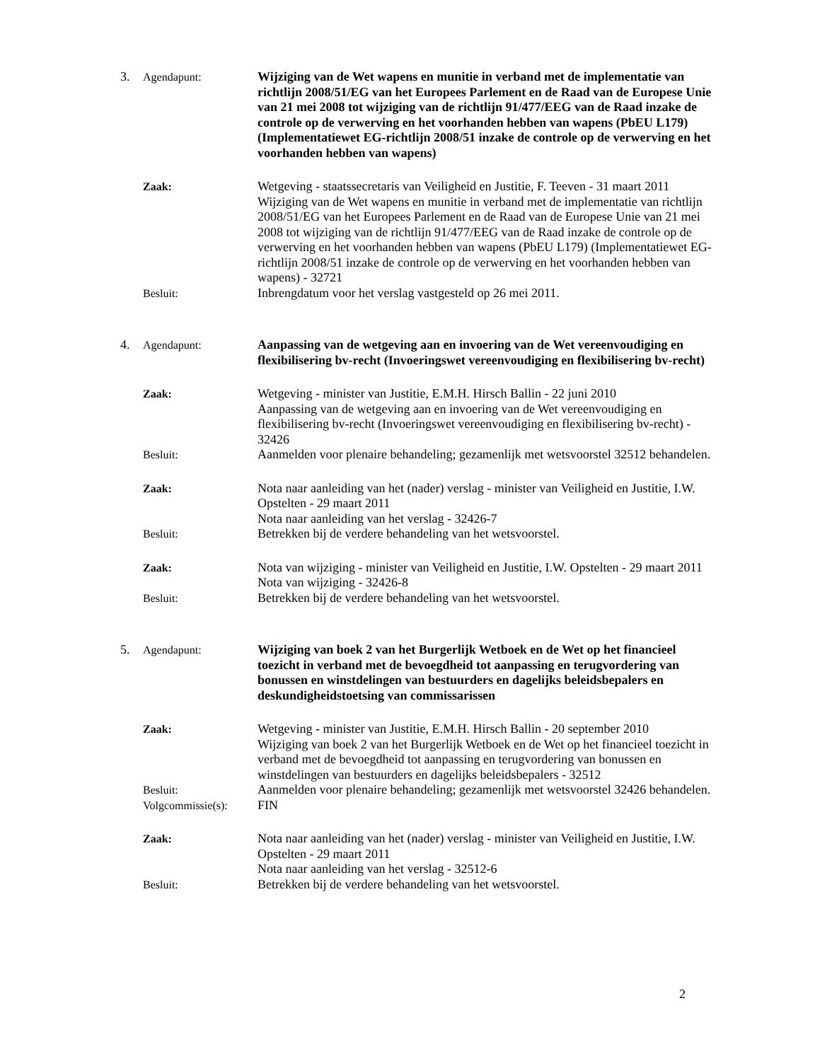3. Agendapunt: Wijziging van de Wet wapens en munitie in verband met de implementatie van richtlijn 2008/51/EG van het Europees Parlement en de Raad van de Europese Unie van 21 mei 2008 tot wijziging van de richtlijn 91/477/EEG van de Raad inzake de controle op de verwerving en het voorhanden hebben van wapens (PbEU L179) (Implementatiewet EG-richtlijn 2008/51 inzake de controle op de verwerving en het voorhanden hebben van wapens)
Zaak: Wetgeving - staatssecretaris van Veiligheid en Justitie, F. Teeven - 31 maart 2011
Wijziging van de Wet wapens en munitie in verband met de implementatie van richtlijn 2008/51/EG van het Europees Parlement en de Raad van de Europese Unie van 21 mei 2008 tot wijziging van de richtlijn 91/477/EEG van de Raad inzake de controle op de verwerving en het voorhanden hebben van wapens (PbEU L179) (Implementatiewet EG-richtlijn 2008/51 inzake de controle op de verwerving en het voorhanden hebben van wapens) - 32721
Besluit: Inbrengdatum voor het verslag vastgesteld op 26 mei 2011.
4. Agendapunt: Aanpassing van de wetgeving aan en invoering van de Wet vereenvoudiging en flexibilisering bv-recht (Invoeringswet vereenvoudiging en flexibilisering bv-recht)
Zaak: Wetgeving - minister van Justitie, E.M.H. Hirsch Ballin - 22 juni 2010
Aanpassing van de wetgeving aan en invoering van de Wet vereenvoudiging en flexibilisering bv-recht (Invoeringswet vereenvoudiging en flexibilisering bv-recht) - 32426
Besluit: Aanmelden voor plenaire behandeling; gezamenlijk met wetsvoorstel 32512 behandelen.
Zaak: Nota naar aanleiding van het (nader) verslag - minister van Veiligheid en Justitie, I.W. Opstelten - 29 maart 2011
Nota naar aanleiding van het verslag - 32426-7
Besluit: Betrekken bij de verdere behandeling van het wetsvoorstel.
Zaak: Nota van wijziging - minister van Veiligheid en Justitie, I.W. Opstelten - 29 maart 2011
Nota van wijziging - 32426-8
Besluit: Betrekken bij de verdere behandeling van het wetsvoorstel.
5. Agendapunt: Wijziging van boek 2 van het Burgerlijk Wetboek en de Wet op het financieel toezicht in verband met de bevoegdheid tot aanpassing en terugvordering van bonussen en winstdelingen van bestuurders en dagelijks beleidsbepalers en deskundigheidstoetsing van commissarissen
Zaak: Wetgeving - minister van Justitie, E.M.H. Hirsch Ballin - 20 september 2010
Wijziging van boek 2 van het Burgerlijk Wetboek en de Wet op het financieel toezicht in verband met de bevoegdheid tot aanpassing en terugvordering van bonussen en winstdelingen van bestuurders en dagelijks beleidsbepalers - 32512
Besluit: Aanmelden voor plenaire behandeling; gezamenlijk met wetsvoorstel 32426 behandelen.
Volgcommissie(s):
FIN
Zaak: Nota naar aanleiding van het (nader) verslag - minister van Veiligheid en Justitie, I.W. Opstelten - 29 maart 2011
Nota naar aanleiding van het verslag - 32512-6
Besluit: Betrekken bij de verdere behandeling van het wetsvoorstel.
2